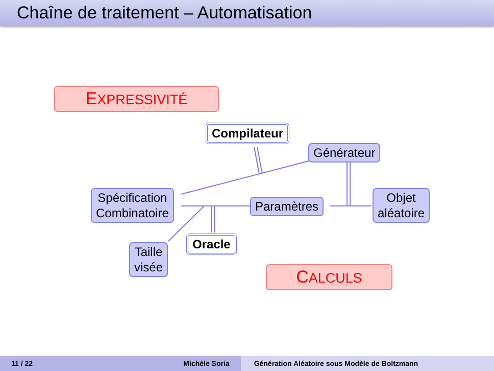Chaîne de traitement – Automatisation
EXPRESSIVITÉ
Compilateur
Générateur
Spécification
Combinatoire
Paramètres
Objet
aléatoire
Oracle
Taille
visée
CALCULS
11 / 22 Michèle Soria Génération Aléatoire sous Modèle de Boltzmann